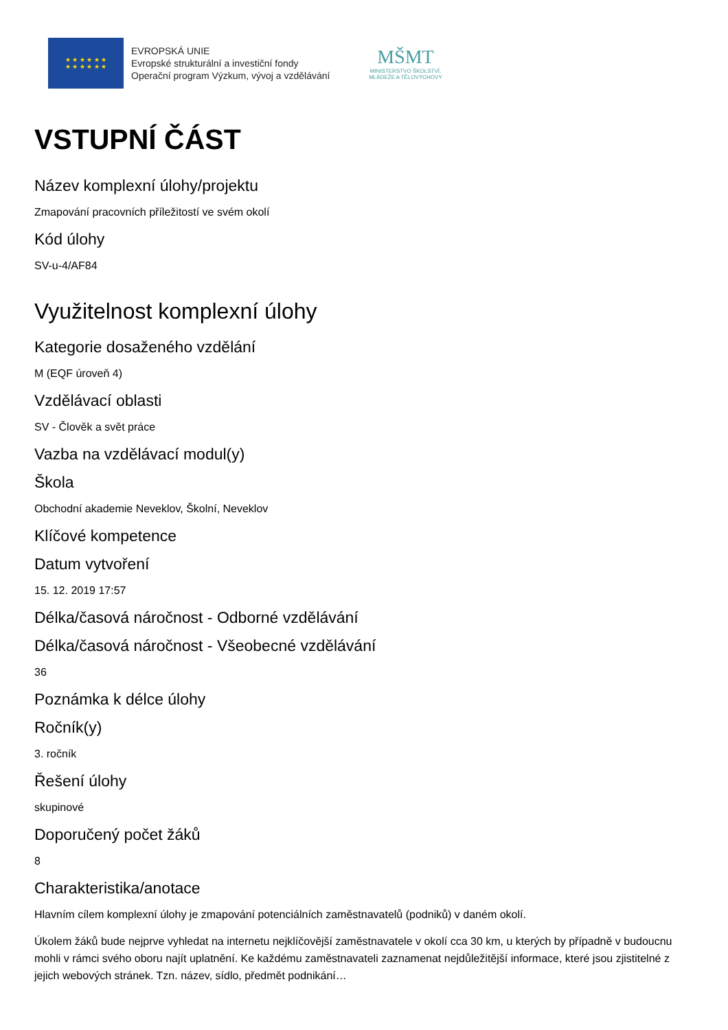★ ★ ★ ★ ★ ★
★ ★ ★ ★ ★ ★
EVROPSKÁ UNIE
Evropské strukturální a investiční fondy
Operační program Výzkum, vývoj a vzdělávání
MŠMT
MINISTERSTVO ŠKOLSTVÍ,
MLÁDEŽE A TĚLOVÝCHOVY
VSTUPNÍ ČÁST
Název komplexní úlohy/projektu
Zmapování pracovních příležitostí ve svém okolí
Kód úlohy
SV-u-4/AF84
Využitelnost komplexní úlohy
Kategorie dosaženého vzdělání
M (EQF úroveň 4)
Vzdělávací oblasti
SV - Člověk a svět práce
Vazba na vzdělávací modul(y)
Škola
Obchodní akademie Neveklov, Školní, Neveklov
Klíčové kompetence
Datum vytvoření
15. 12. 2019 17:57
Délka/časová náročnost - Odborné vzdělávání
Délka/časová náročnost - Všeobecné vzdělávání
36
Poznámka k délce úlohy
Ročník(y)
3. ročník
Řešení úlohy
skupinové
Doporučený počet žáků
8
Charakteristika/anotace
Hlavním cílem komplexní úlohy je zmapování potenciálních zaměstnavatelů (podniků) v daném okolí.
Úkolem žáků bude nejprve vyhledat na internetu nejklíčovější zaměstnavatele v okolí cca 30 km, u kterých by případně v budoucnu mohli v rámci svého oboru najít uplatnění. Ke každému zaměstnavateli zaznamenat nejdůležitější informace, které jsou zjistitelné z jejich webových stránek. Tzn. název, sídlo, předmět podnikání…